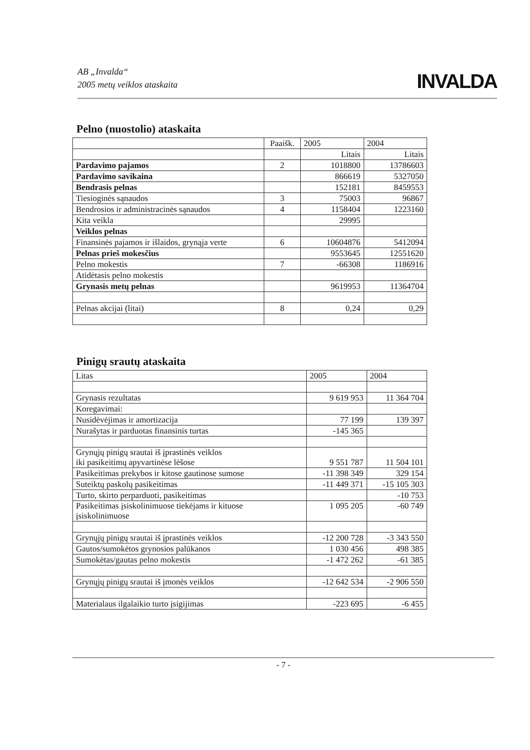AB „Invalda“
2005 metų veiklos ataskaita
INVALDA
Pelno (nuostolio) ataskaita
| | Paaišk. | 2005 | 2004 |
| | | Litais | Litais |
| Pardavimo pajamos | 2 | 1018800 | 13786603 |
| Pardavimo savikaina | | 866619 | 5327050 |
| Bendrasis pelnas | | 152181 | 8459553 |
| Tiesioginės sąnaudos | 3 | 75003 | 96867 |
| Bendrosios ir administracinės sąnaudos | 4 | 1158404 | 1223160 |
| Kita veikla | | 29995 | |
| Veiklos pelnas | | | |
| Finansinės pajamos ir išlaidos, grynąja verte | 6 | 10604876 | 5412094 |
| Pelnas prieš mokesčius | | 9553645 | 12551620 |
| Pelno mokestis | 7 | -66308 | 1186916 |
| Atidėtasis pelno mokestis | | | |
| Grynasis metų pelnas | | 9619953 | 11364704 |
| Pelnas akcijai (litai) | 8 | 0,24 | 0,29 |
Pinigų srautų ataskaita
| Litas | 2005 | 2004 |
| Grynasis rezultatas | 9 619 953 | 11 364 704 |
| Koregavimai: | | |
| Nusidėvėjimas ir amortizacija | 77 199 | 139 397 |
| Nurašytas ir parduotas finansinis turtas | -145 365 | |
| Grynųjų pinigų srautai iš įprastinės veiklos iki pasikeitimų apyvartinėse lėšose | 9 551 787 | 11 504 101 |
| Pasikeitimas prekybos ir kitose gautinose sumose | -11 398 349 | 329 154 |
| Suteiktų paskolų pasikeitimas | -11 449 371 | -15 105 303 |
| Turto, skirto perparduoti, pasikeitimas | | -10 753 |
| Pasikeitimas įsiskolinimuose tiekėjams ir kituose įsiskolinimuose | 1 095 205 | -60 749 |
| Grynųjų pinigų srautai iš įprastinės veiklos | -12 200 728 | -3 343 550 |
| Gautos/sumokėtos grynosios palūkanos | 1 030 456 | 498 385 |
| Sumokėtas/gautas pelno mokestis | -1 472 262 | -61 385 |
| Grynųjų pinigų srautai iš įmonės veiklos | -12 642 534 | -2 906 550 |
| Materialaus ilgalaikio turto įsigijimas | -223 695 | -6 455 |
- 7 -